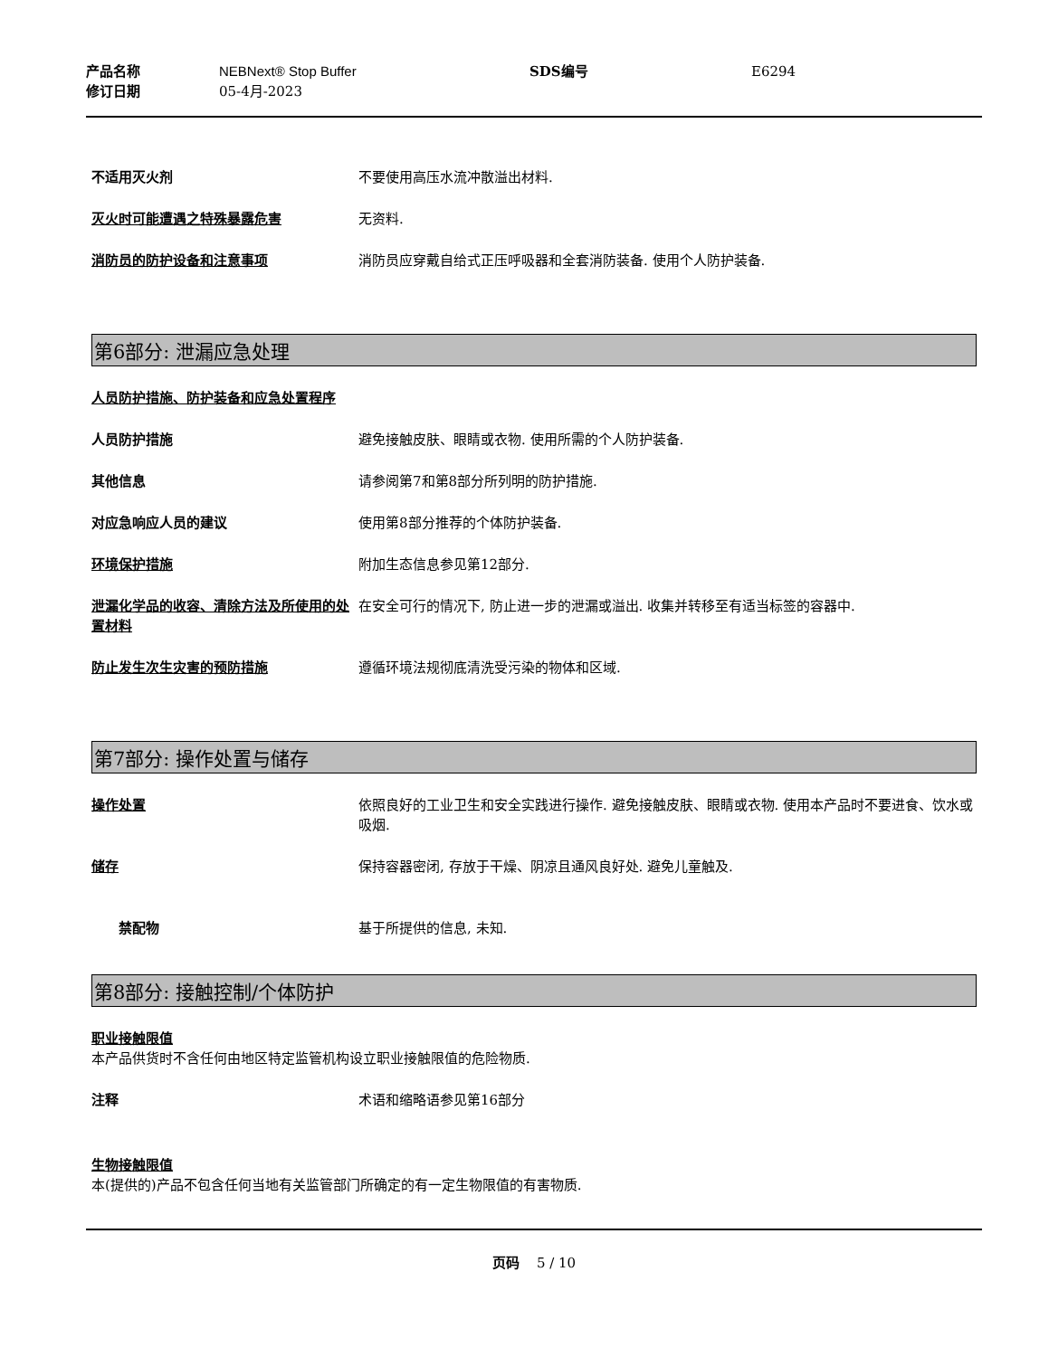产品名称 NEBNext® Stop Buffer SDS编号 E6294
修订日期 05-4月-2023
不适用灭火剂 不要使用高压水流冲散溢出材料.
灭火时可能遭遇之特殊暴露危害 无资料.
消防员的防护设备和注意事项 消防员应穿戴自给式正压呼吸器和全套消防装备. 使用个人防护装备.
第6部分: 泄漏应急处理
人员防护措施、防护装备和应急处置程序
人员防护措施 避免接触皮肤、眼睛或衣物. 使用所需的个人防护装备.
其他信息 请参阅第7和第8部分所列明的防护措施.
对应急响应人员的建议 使用第8部分推荐的个体防护装备.
环境保护措施 附加生态信息参见第12部分.
泄漏化学品的收容、清除方法及所使用的处置材料
在安全可行的情况下, 防止进一步的泄漏或溢出. 收集并转移至有适当标签的容器中.
防止发生次生灾害的预防措施 遵循环境法规彻底清洗受污染的物体和区域.
第7部分: 操作处置与储存
操作处置 依照良好的工业卫生和安全实践进行操作. 避免接触皮肤、眼睛或衣物. 使用本产品时不要进食、饮水或吸烟.
储存 保持容器密闭, 存放于干燥、阴凉且通风良好处. 避免儿童触及.
禁配物 基于所提供的信息, 未知.
第8部分: 接触控制/个体防护
职业接触限值
本产品供货时不含任何由地区特定监管机构设立职业接触限值的危险物质.
注释 术语和缩略语参见第16部分
生物接触限值
本(提供的)产品不包含任何当地有关监管部门所确定的有一定生物限值的有害物质.
页码 5 / 10